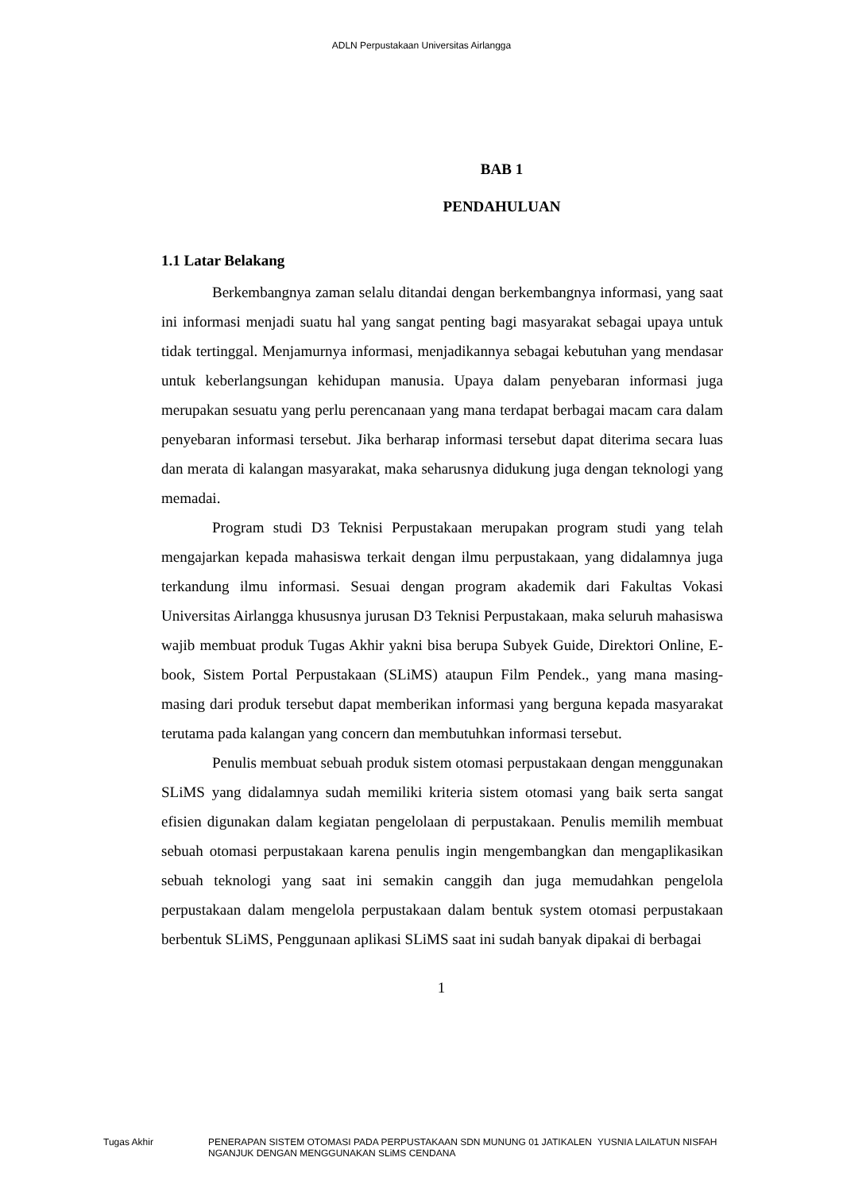ADLN Perpustakaan Universitas Airlangga
BAB 1
PENDAHULUAN
1.1 Latar Belakang
Berkembangnya zaman selalu ditandai dengan berkembangnya informasi, yang saat ini informasi menjadi suatu hal yang sangat penting bagi masyarakat sebagai upaya untuk tidak tertinggal. Menjamurnya informasi, menjadikannya sebagai kebutuhan yang mendasar untuk keberlangsungan kehidupan manusia. Upaya dalam penyebaran informasi juga merupakan sesuatu yang perlu perencanaan yang mana terdapat berbagai macam cara dalam penyebaran informasi tersebut. Jika berharap informasi tersebut dapat diterima secara luas dan merata di kalangan masyarakat, maka seharusnya didukung juga dengan teknologi yang memadai.
Program studi D3 Teknisi Perpustakaan merupakan program studi yang telah mengajarkan kepada mahasiswa terkait dengan ilmu perpustakaan, yang didalamnya juga terkandung ilmu informasi. Sesuai dengan program akademik dari Fakultas Vokasi Universitas Airlangga khususnya jurusan D3 Teknisi Perpustakaan, maka seluruh mahasiswa wajib membuat produk Tugas Akhir yakni bisa berupa Subyek Guide, Direktori Online, E-book, Sistem Portal Perpustakaan (SLiMS) ataupun Film Pendek., yang mana masing-masing dari produk tersebut dapat memberikan informasi yang berguna kepada masyarakat terutama pada kalangan yang concern dan membutuhkan informasi tersebut.
Penulis membuat sebuah produk sistem otomasi perpustakaan dengan menggunakan SLiMS yang didalamnya sudah memiliki kriteria sistem otomasi yang baik serta sangat efisien digunakan dalam kegiatan pengelolaan di perpustakaan. Penulis memilih membuat sebuah otomasi perpustakaan karena penulis ingin mengembangkan dan mengaplikasikan sebuah teknologi yang saat ini semakin canggih dan juga memudahkan pengelola perpustakaan dalam mengelola perpustakaan dalam bentuk system otomasi perpustakaan berbentuk SLiMS, Penggunaan aplikasi SLiMS saat ini sudah banyak dipakai di berbagai
1
Tugas Akhir PENERAPAN SISTEM OTOMASI PADA PERPUSTAKAAN SDN MUNUNG 01 JATIKALEN NGANJUK DENGAN MENGGUNAKAN SLiMS CENDANA
YUSNIA LAILATUN NISFAH